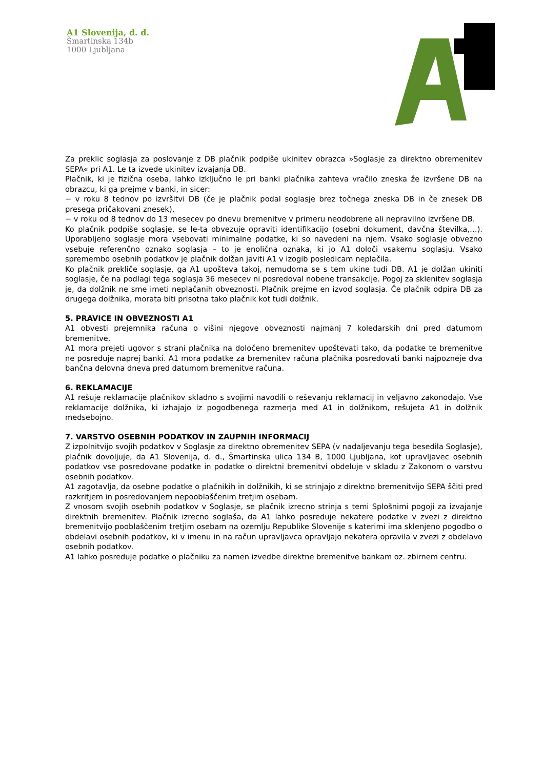A1 Slovenija, d. d.
Šmartinska 134b
1000 Ljubljana
Za preklic soglasja za poslovanje z DB plačnik podpiše ukinitev obrazca »Soglasje za direktno obremenitev SEPA« pri A1. Le ta izvede ukinitev izvajanja DB.
Plačnik, ki je fizična oseba, lahko izključno le pri banki plačnika zahteva vračilo zneska že izvršene DB na obrazcu, ki ga prejme v banki, in sicer:
− v roku 8 tednov po izvršitvi DB (če je plačnik podal soglasje brez točnega zneska DB in če znesek DB presega pričakovani znesek),
− v roku od 8 tednov do 13 mesecev po dnevu bremenitve v primeru neodobrene ali nepravilno izvršene DB.
Ko plačnik podpiše soglasje, se le-ta obvezuje opraviti identifikacijo (osebni dokument, davčna številka,…). Uporabljeno soglasje mora vsebovati minimalne podatke, ki so navedeni na njem. Vsako soglasje obvezno vsebuje referenčno oznako soglasja – to je enolična oznaka, ki jo A1 določi vsakemu soglasju. Vsako spremembo osebnih podatkov je plačnik dolžan javiti A1 v izogib posledicam neplačila.
Ko plačnik prekliče soglasje, ga A1 upošteva takoj, nemudoma se s tem ukine tudi DB. A1 je dolžan ukiniti soglasje, če na podlagi tega soglasja 36 mesecev ni posredoval nobene transakcije. Pogoj za sklenitev soglasja je, da dolžnik ne sme imeti neplačanih obveznosti. Plačnik prejme en izvod soglasja. Če plačnik odpira DB za drugega dolžnika, morata biti prisotna tako plačnik kot tudi dolžnik.
5. PRAVICE IN OBVEZNOSTI A1
A1 obvesti prejemnika računa o višini njegove obveznosti najmanj 7 koledarskih dni pred datumom bremenitve.
A1 mora prejeti ugovor s strani plačnika na določeno bremenitev upoštevati tako, da podatke te bremenitve ne posreduje naprej banki. A1 mora podatke za bremenitev računa plačnika posredovati banki najpozneje dva bančna delovna dneva pred datumom bremenitve računa.
6. REKLAMACIJE
A1 rešuje reklamacije plačnikov skladno s svojimi navodili o reševanju reklamacij in veljavno zakonodajo. Vse reklamacije dolžnika, ki izhajajo iz pogodbenega razmerja med A1 in dolžnikom, rešujeta A1 in dolžnik medsebojno.
7. VARSTVO OSEBNIH PODATKOV IN ZAUPNIH INFORMACIJ
Z izpolnitvijo svojih podatkov v Soglasje za direktno obremenitev SEPA (v nadaljevanju tega besedila Soglasje), plačnik dovoljuje, da A1 Slovenija, d. d., Šmartinska ulica 134 B, 1000 Ljubljana, kot upravljavec osebnih podatkov vse posredovane podatke in podatke o direktni bremenitvi obdeluje v skladu z Zakonom o varstvu osebnih podatkov.
A1 zagotavlja, da osebne podatke o plačnikih in dolžnikih, ki se strinjajo z direktno bremenitvijo SEPA ščiti pred razkritjem in posredovanjem nepooblaščenim tretjim osebam.
Z vnosom svojih osebnih podatkov v Soglasje, se plačnik izrecno strinja s temi Splošnimi pogoji za izvajanje direktnih bremenitev. Plačnik izrecno soglaša, da A1 lahko posreduje nekatere podatke v zvezi z direktno bremenitvijo pooblaščenim tretjim osebam na ozemlju Republike Slovenije s katerimi ima sklenjeno pogodbo o obdelavi osebnih podatkov, ki v imenu in na račun upravljavca opravljajo nekatera opravila v zvezi z obdelavo osebnih podatkov.
A1 lahko posreduje podatke o plačniku za namen izvedbe direktne bremenitve bankam oz. zbirnem centru.